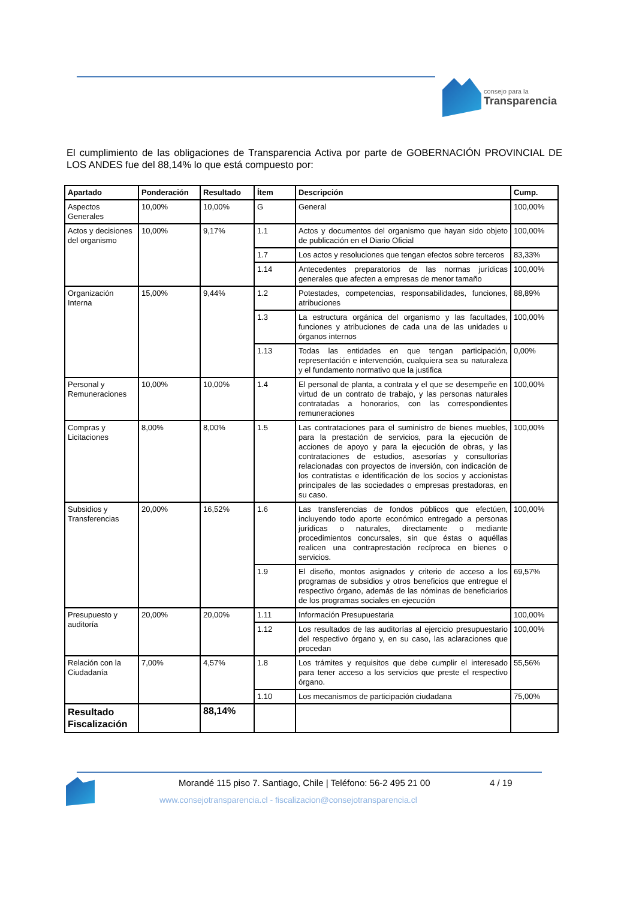consejo para la Transparencia
El cumplimiento de las obligaciones de Transparencia Activa por parte de GOBERNACIÓN PROVINCIAL DE LOS ANDES fue del 88,14% lo que está compuesto por:
| Apartado | Ponderación | Resultado | Ítem | Descripción | Cump. |
| --- | --- | --- | --- | --- | --- |
| Aspectos Generales | 10,00% | 10,00% | G | General | 100,00% |
| Actos y decisiones del organismo | 10,00% | 9,17% | 1.1 | Actos y documentos del organismo que hayan sido objeto de publicación en el Diario Oficial | 100,00% |
| | | | 1.7 | Los actos y resoluciones que tengan efectos sobre terceros | 83,33% |
| | | | 1.14 | Antecedentes preparatorios de las normas jurídicas generales que afecten a empresas de menor tamaño | 100,00% |
| Organización Interna | 15,00% | 9,44% | 1.2 | Potestades, competencias, responsabilidades, funciones, atribuciones | 88,89% |
| | | | 1.3 | La estructura orgánica del organismo y las facultades, funciones y atribuciones de cada una de las unidades u órganos internos | 100,00% |
| | | | 1.13 | Todas las entidades en que tengan participación, representación e intervención, cualquiera sea su naturaleza y el fundamento normativo que la justifica | 0,00% |
| Personal y Remuneraciones | 10,00% | 10,00% | 1.4 | El personal de planta, a contrata y el que se desempeñe en virtud de un contrato de trabajo, y las personas naturales contratadas a honorarios, con las correspondientes remuneraciones | 100,00% |
| Compras y Licitaciones | 8,00% | 8,00% | 1.5 | Las contrataciones para el suministro de bienes muebles, para la prestación de servicios, para la ejecución de acciones de apoyo y para la ejecución de obras, y las contrataciones de estudios, asesorías y consultorías relacionadas con proyectos de inversión, con indicación de los contratistas e identificación de los socios y accionistas principales de las sociedades o empresas prestadoras, en su caso. | 100,00% |
| Subsidios y Transferencias | 20,00% | 16,52% | 1.6 | Las transferencias de fondos públicos que efectúen, incluyendo todo aporte económico entregado a personas jurídicas o naturales, directamente o mediante procedimientos concursales, sin que éstas o aquéllas realicen una contraprestación recíproca en bienes o servicios. | 100,00% |
| | | | 1.9 | El diseño, montos asignados y criterio de acceso a los programas de subsidios y otros beneficios que entregue el respectivo órgano, además de las nóminas de beneficiarios de los programas sociales en ejecución | 69,57% |
| Presupuesto y auditoría | 20,00% | 20,00% | 1.11 | Información Presupuestaria | 100,00% |
| | | | 1.12 | Los resultados de las auditorías al ejercicio presupuestario del respectivo órgano y, en su caso, las aclaraciones que procedan | 100,00% |
| Relación con la Ciudadanía | 7,00% | 4,57% | 1.8 | Los trámites y requisitos que debe cumplir el interesado para tener acceso a los servicios que preste el respectivo órgano. | 55,56% |
| | | | 1.10 | Los mecanismos de participación ciudadana | 75,00% |
| Resultado Fiscalización | | 88,14% | | | |
Morandé 115 piso 7. Santiago, Chile | Teléfono: 56-2 495 21 00
4 / 19
www.consejotransparencia.cl - fiscalizacion@consejotransparencia.cl